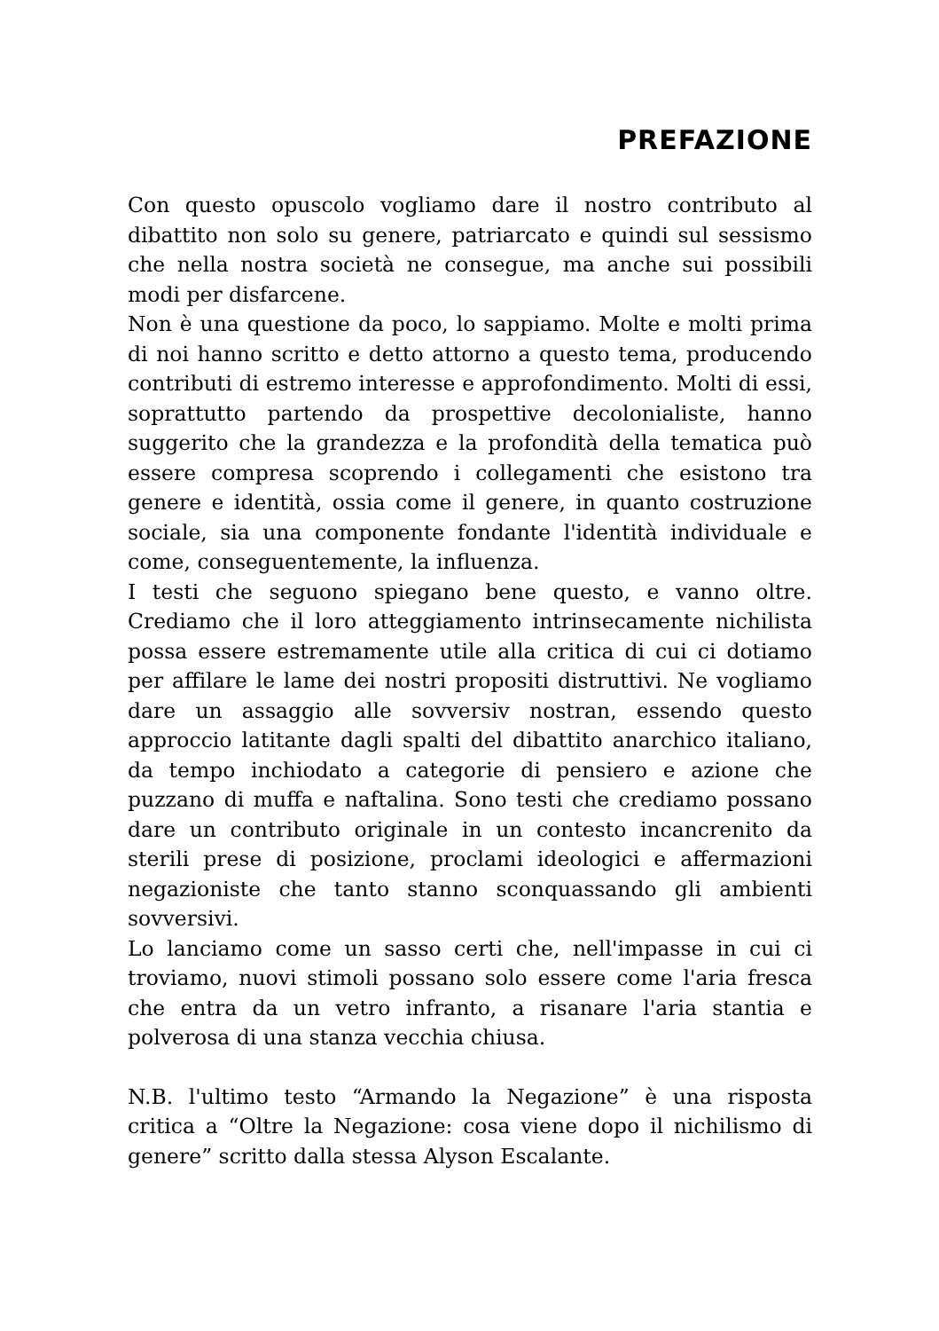PREFAZIONE
Con questo opuscolo vogliamo dare il nostro contributo al dibattito non solo su genere, patriarcato e quindi sul sessismo che nella nostra società ne consegue, ma anche sui possibili modi per disfarcene.
Non è una questione da poco, lo sappiamo. Molte e molti prima di noi hanno scritto e detto attorno a questo tema, producendo contributi di estremo interesse e approfondimento. Molti di essi, soprattutto partendo da prospettive decolonialiste, hanno suggerito che la grandezza e la profondità della tematica può essere compresa scoprendo i collegamenti che esistono tra genere e identità, ossia come il genere, in quanto costruzione sociale, sia una componente fondante l'identità individuale e come, conseguentemente, la influenza.
I testi che seguono spiegano bene questo, e vanno oltre. Crediamo che il loro atteggiamento intrinsecamente nichilista possa essere estremamente utile alla critica di cui ci dotiamo per affilare le lame dei nostri propositi distruttivi. Ne vogliamo dare un assaggio alle sovversiv nostran, essendo questo approccio latitante dagli spalti del dibattito anarchico italiano, da tempo inchiodato a categorie di pensiero e azione che puzzano di muffa e naftalina. Sono testi che crediamo possano dare un contributo originale in un contesto incancrenito da sterili prese di posizione, proclami ideologici e affermazioni negazioniste che tanto stanno sconquassando gli ambienti sovversivi.
Lo lanciamo come un sasso certi che, nell'impasse in cui ci troviamo, nuovi stimoli possano solo essere come l'aria fresca che entra da un vetro infranto, a risanare l'aria stantia e polverosa di una stanza vecchia chiusa.
N.B. l'ultimo testo “Armando la Negazione” è una risposta critica a “Oltre la Negazione: cosa viene dopo il nichilismo di genere” scritto dalla stessa Alyson Escalante.